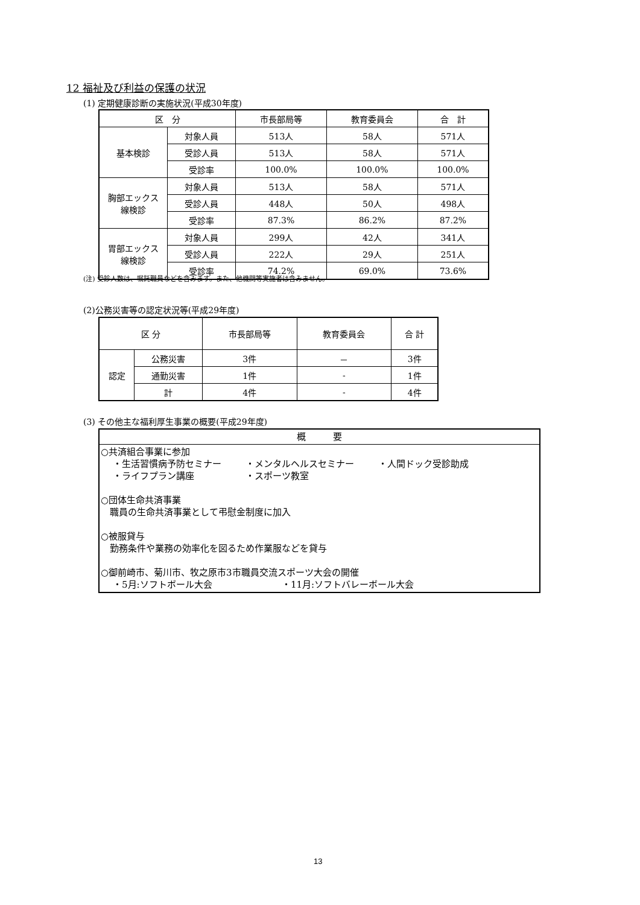12 福祉及び利益の保護の状況
(1) 定期健康診断の実施状況(平成30年度)
| 区 分 | | 市長部局等 | 教育委員会 | 合 計 |
| --- | --- | --- | --- | --- |
| 基本検診 | 対象人員 | 513人 | 58人 | 571人 |
| | 受診人員 | 513人 | 58人 | 571人 |
| | 受診率 | 100.0% | 100.0% | 100.0% |
| 胸部エックス 線検診 | 対象人員 | 513人 | 58人 | 571人 |
| | 受診人員 | 448人 | 50人 | 498人 |
| | 受診率 | 87.3% | 86.2% | 87.2% |
| 胃部エックス 線検診 | 対象人員 | 299人 | 42人 | 341人 |
| | 受診人員 | 222人 | 29人 | 251人 |
| | 受診率 | 74.2% | 69.0% | 73.6% |
(注) 受診人数は、嘱託職員などを含みます。また、他機関等実施者は含みません。
(2)公務災害等の認定状況等(平成29年度)
| 区 分 | | 市長部局等 | 教育委員会 | 合 計 |
| 認定 | 公務災害 | 3件 | － | 3件 |
| | 通勤災害 | 1件 | - | 1件 |
| | 計 | 4件 | - | 4件 |
(3) その他主な福利厚生事業の概要(平成29年度)
| 概 要 |
| ○共済組合事業に参加 ・生活習慣病予防セミナー ・メンタルヘルスセミナー ・人間ドック受診助成 ・ライフプラン講座 ・スポーツ教室 ○団体生命共済事業 職員の生命共済事業として弔慰金制度に加入 ○被服貸与 勤務条件や業務の効率化を図るため作業服などを貸与 ○御前崎市、菊川市、牧之原市3市職員交流スポーツ大会の開催 ・5月:ソフトボール大会 ・11月:ソフトバレーボール大会 |
13